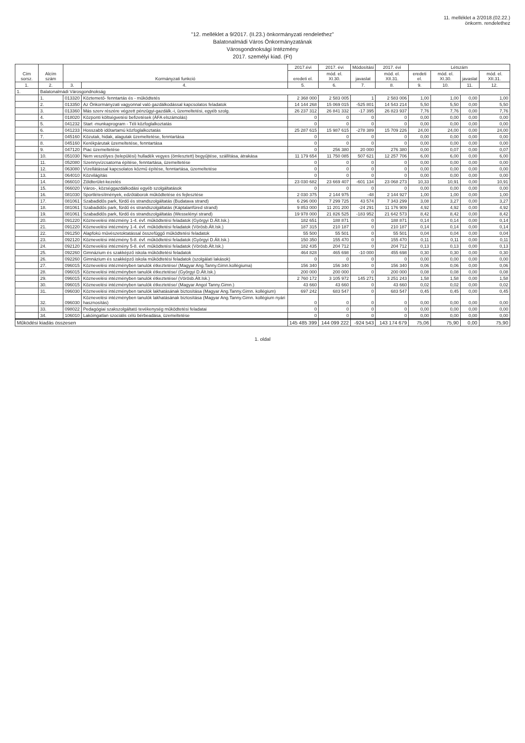11. melléklet a 2/2018.(02.22.)
önkorm. rendelethez
"12. melléklet a 9/2017. (II.23.) önkormányzati rendelethez"
Balatonalmádi Város Önkormányzatának
Városgondnoksági Intézmény
2017. személyi kiad. (Ft)
| Cím sorsz. | Alcím szám | Kormányzati funkció | | 2017.évi | 2017. évi | Módosítási | 2017. évi | Létszám | | | |
| --- | --- | --- | --- | --- | --- | --- | --- | --- | --- | --- | --- |
| | | | | eredeti el. | mód. el. XI.30. | javaslat | mód. el. XII.31. | eredeti el. | mód. el. XI.30. | javaslat | mód. el. XII.31. |
| 1. | 2. | 3. | 4. | 5. | 6. | 7. | 8. | 9. | 10. | 11. | 12. |
| 1. | Balatonalmádi Városgondnokság | | | | | | | | | | |
| | 1. | 013320 | Köztemető- fenntartás és - működtetés | 2 368 000 | 2 583 005 | 1 | 2 583 006 | 1,00 | 1,00 | 0,00 | 1,00 |
| | 2. | 013350 | Az Önkormányzati vagyonnal való gazdálkodással kapcsolatos feladatok | 14 144 268 | 15 069 015 | -525 801 | 14 543 214 | 5,50 | 5,50 | 0,00 | 5,50 |
| | 3. | 013360 | Más szerv részére végzett pénzügyi-gazdálk.-i, üzemeltetési, egyéb szolg. | 26 237 312 | 26 841 332 | -17 395 | 26 823 937 | 7,76 | 7,76 | 0,00 | 7,76 |
| | 4. | 018020 | Központi költségvetési befizetések (ÁFA elszámolás) | 0 | 0 | 0 | 0 | 0,00 | 0,00 | 0,00 | 0,00 |
| | 5. | 041232 | Start -munkaprogram - Téli közfoglalkoztatás | 0 | 0 | 0 | 0 | 0,00 | 0,00 | 0,00 | 0,00 |
| | 6. | 041233 | Hosszabb időtartamú közfoglalkoztatás | 25 287 615 | 15 987 615 | -278 389 | 15 709 226 | 24,00 | 24,00 | 0,00 | 24,00 |
| | 7. | 045160 | Közutak, hidak, alagutak üzemeltetése, fenntartása | 0 | 0 | 0 | 0 | 0,00 | 0,00 | 0,00 | 0,00 |
| | 8. | 045160 | Kerékpárutak üzemeltetése, fenntartása | 0 | 0 | 0 | 0 | 0,00 | 0,00 | 0,00 | 0,00 |
| | 9. | 047120 | Piac üzemeltetése | 0 | 256 380 | 20 000 | 276 380 | 0,00 | 0,07 | 0,00 | 0,07 |
| | 10. | 051030 | Nem veszélyes (települési) hulladék vegyes (ömlesztett) begyűjtése, szállítása, átrakása | 11 179 654 | 11 750 085 | 507 621 | 12 257 706 | 6,00 | 6,00 | 0,00 | 6,00 |
| | 11. | 052080 | Szennyvízcsatorna építése, fenntartása, üzemeltetése | 0 | 0 | 0 | 0 | 0,00 | 0,00 | 0,00 | 0,00 |
| | 12. | 063080 | Vízellátással kapcsolatos közmű építése, fenntartása, üzemeltetése | 0 | 0 | 0 | 0 | 0,00 | 0,00 | 0,00 | 0,00 |
| | 13. | 064010 | Közvilágítás | 0 | 0 | 0 | 0 | 0,00 | 0,00 | 0,00 | 0,00 |
| | 14. | 066010 | Zöldterület-kezelés | 23 030 682 | 23 669 407 | -601 134 | 23 068 273 | 10,33 | 10,91 | 0,00 | 10,91 |
| | 15. | 066020 | Város-, községgazdálkodási egyéb szolgáltatások | 0 | 0 | 0 | 0 | 0,00 | 0,00 | 0,00 | 0,00 |
| | 16. | 081030 | Sportlétesítmények, edzőtáborok működtetése és fejlesztése | 2 030 375 | 2 144 975 | -48 | 2 144 927 | 1,00 | 1,00 | 0,00 | 1,00 |
| | 17. | 081061 | Szabadidős park, fürdő és strandszolgáltatás (Budatava strand) | 6 296 000 | 7 299 725 | 43 574 | 7 343 299 | 3,08 | 3,27 | 0,00 | 3,27 |
| | 18. | 081061 | Szabadidős park, fürdő és strandszolgáltatás (Káptalanfüred strand) | 9 853 000 | 11 201 200 | -24 291 | 11 176 909 | 4,92 | 4,92 | 0,00 | 4,92 |
| | 19. | 081061 | Szabadidős park, fürdő és strandszolgáltatás (Wesselényi strand) | 19 978 000 | 21 826 525 | -183 952 | 21 642 573 | 8,42 | 8,42 | 0,00 | 8,42 |
| | 20. | 091220 | Köznevelési intézmény 1-4. évf. működtetési feladatok (Györgyi D.Ált.Isk.) | 182 651 | 188 871 | 0 | 188 871 | 0,14 | 0,14 | 0,00 | 0,14 |
| | 21. | 091220 | Köznevelési intézmény 1-4. évf. működtetési feladatok (Vörösb.Ált.Isk.) | 187 315 | 210 187 | 0 | 210 187 | 0,14 | 0,14 | 0,00 | 0,14 |
| | 22. | 091250 | Alapfokú művészetoktatással összefüggő működtetési feladatok | 55 500 | 55 501 | 0 | 55 501 | 0,04 | 0,04 | 0,00 | 0,04 |
| | 23. | 092120 | Köznevelési intézmény 5-8. évf. működtetési feladatok (Györgyi D.Ált.Isk.) | 150 350 | 155 470 | 0 | 155 470 | 0,11 | 0,11 | 0,00 | 0,11 |
| | 24. | 092120 | Köznevelési intézmény 5-8. évf. működtetési feladatok (Vörösb.Ált.Isk.) | 182 435 | 204 712 | 0 | 204 712 | 0,13 | 0,13 | 0,00 | 0,13 |
| | 25. | 092260 | Gimnázium és szakképző iskola működtetési feladatok | 464 828 | 465 698 | -10 000 | 455 698 | 0,30 | 0,30 | 0,00 | 0,30 |
| | 26. | 092260 | Gimnázium és szakképző iskola működtetési feladatok (szolgálati lakások) | 0 | 0 | 0 | 0 | 0,00 | 0,00 | 0,00 | 0,00 |
| | 27. | 096015 | Köznevelési intézményben tanulók étkeztetése/ (Magyar Ang.Tanny.Gimn.kollégiuma) | 156 340 | 156 340 | 0 | 156 340 | 0,06 | 0,06 | 0,00 | 0,06 |
| | 28. | 096015 | Köznevelési intézményben tanulók étkeztetése/ (Györgyi D.Ált.Isk.) | 200 000 | 200 000 | 0 | 200 000 | 0,08 | 0,08 | 0,00 | 0,08 |
| | 29. | 096015 | Köznevelési intézményben tanulók étkeztetése/ (Vörösb.Ált.Isk.) | 2 760 172 | 3 105 972 | 145 271 | 3 251 243 | 1,58 | 1,58 | 0,00 | 1,58 |
| | 30. | 096015 | Köznevelési intézményben tanulók étkeztetése/ (Magyar Angol Tanny.Gimn.) | 43 660 | 43 660 | 0 | 43 660 | 0,02 | 0,02 | 0,00 | 0,02 |
| | 31. | 096030 | Köznevelési intézményben tanulók lakhatásának biztosítása (Magyar Ang.Tanny.Gimn. kollégium) | 697 242 | 683 547 | 0 | 683 547 | 0,45 | 0,45 | 0,00 | 0,45 |
| | 32. | 096030 | Köznevelési intézményben tanulók lakhatásának biztosítása (Magyar Ang.Tanny.Gimn. kollégium nyári hasznosítás) | 0 | 0 | 0 | 0 | 0,00 | 0,00 | 0,00 | 0,00 |
| | 33. | 098022 | Pedagógiai szakszolgáltató tevékenység működtetési feladatai | 0 | 0 | 0 | 0 | 0,00 | 0,00 | 0,00 | 0,00 |
| | 34. | 106010 | Lakóingatlan szociális célú bérbeadása, üzemeltetése | 0 | 0 | 0 | 0 | 0,00 | 0,00 | 0,00 | 0,00 |
| Működési kiadás összesen | | | | 145 485 399 | 144 099 222 | -924 543 | 143 174 679 | 75,06 | 75,90 | 0,00 | 75,90 |
1. oldal